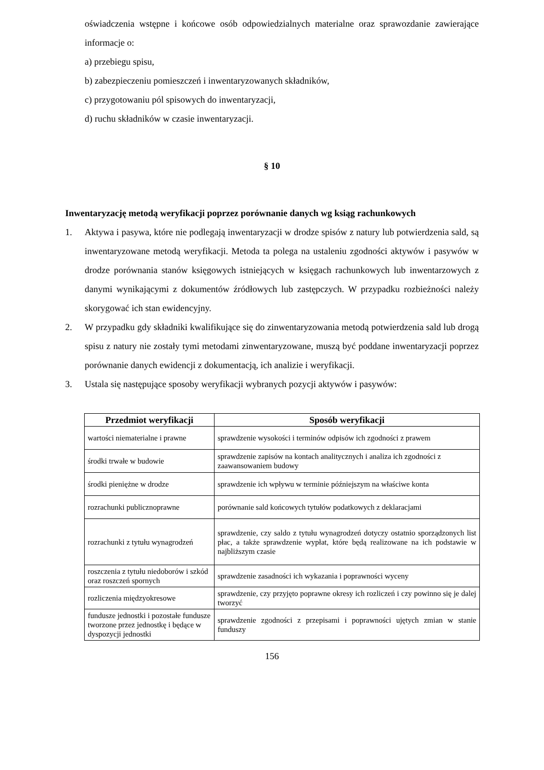oświadczenia wstępne i końcowe osób odpowiedzialnych materialne oraz sprawozdanie zawierające informacje o:
a) przebiegu spisu,
b) zabezpieczeniu pomieszczeń i inwentaryzowanych składników,
c) przygotowaniu pól spisowych do inwentaryzacji,
d) ruchu składników w czasie inwentaryzacji.
§ 10
Inwentaryzację metodą weryfikacji poprzez porównanie danych wg ksiąg rachunkowych
1. Aktywa i pasywa, które nie podlegają inwentaryzacji w drodze spisów z natury lub potwierdzenia sald, są inwentaryzowane metodą weryfikacji. Metoda ta polega na ustaleniu zgodności aktywów i pasywów w drodze porównania stanów księgowych istniejących w księgach rachunkowych lub inwentarzowych z danymi wynikającymi z dokumentów źródłowych lub zastępczych. W przypadku rozbieżności należy skorygować ich stan ewidencyjny.
2. W przypadku gdy składniki kwalifikujące się do zinwentaryzowania metodą potwierdzenia sald lub drogą spisu z natury nie zostały tymi metodami zinwentaryzowane, muszą być poddane inwentaryzacji poprzez porównanie danych ewidencji z dokumentacją, ich analizie i weryfikacji.
3. Ustala się następujące sposoby weryfikacji wybranych pozycji aktywów i pasywów:
| Przedmiot weryfikacji | Sposób weryfikacji |
| --- | --- |
| wartości niematerialne i prawne | sprawdzenie wysokości i terminów odpisów ich zgodności z prawem |
| środki trwałe w budowie | sprawdzenie zapisów na kontach analitycznych i analiza ich zgodności z zaawansowaniem budowy |
| środki pieniężne w drodze | sprawdzenie ich wpływu w terminie późniejszym na właściwe konta |
| rozrachunki publicznoprawne | porównanie sald końcowych tytułów podatkowych z deklaracjami |
| rozrachunki z tytułu wynagrodzeń | sprawdzenie, czy saldo z tytułu wynagrodzeń dotyczy ostatnio sporządzonych list płac, a także sprawdzenie wypłat, które będą realizowane na ich podstawie w najbliższym czasie |
| roszczenia z tytułu niedoborów i szkód oraz roszczeń spornych | sprawdzenie zasadności ich wykazania i poprawności wyceny |
| rozliczenia międzyokresowe | sprawdzenie, czy przyjęto poprawne okresy ich rozliczeń i czy powinno się je dalej tworzyć |
| fundusze jednostki i pozostałe fundusze tworzone przez jednostkę i będące w dyspozycji jednostki | sprawdzenie zgodności z przepisami i poprawności ujętych zmian w stanie funduszy |
156